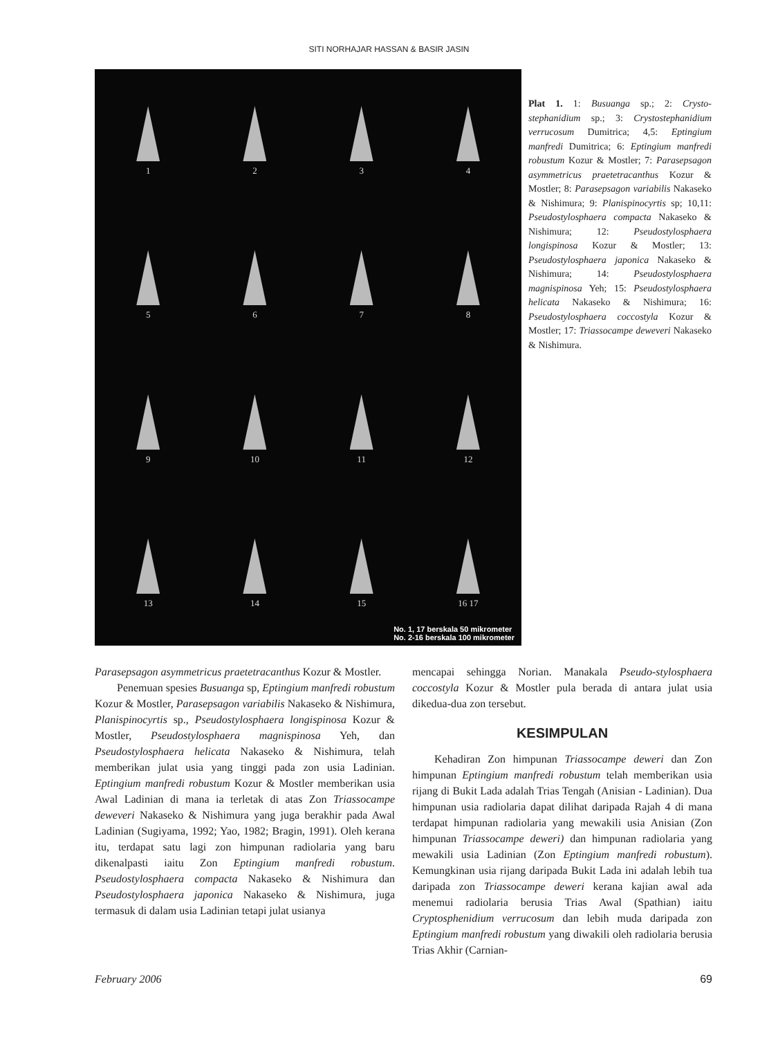SITI NORHAJAR HASSAN & BASIR JASIN
1
2
3
4
5
6
7
8
9
10
11
12
13
14
15
16 17
No. 1, 17 berskala 50 mikrometer
No. 2-16 berskala 100 mikrometer
Plat 1. 1: Busuanga sp.; 2: Crysto-stephanidium sp.; 3: Crystostephanidium verrucosum Dumitrica; 4,5: Eptingium manfredi Dumitrica; 6: Eptingium manfredi robustum Kozur & Mostler; 7: Parasepsagon asymmetricus praetetracanthus Kozur & Mostler; 8: Parasepsagon variabilis Nakaseko & Nishimura; 9: Planispinocyrtis sp; 10,11: Pseudostylosphaera compacta Nakaseko & Nishimura; 12: Pseudostylosphaera longispinosa Kozur & Mostler; 13: Pseudostylosphaera japonica Nakaseko & Nishimura; 14: Pseudostylosphaera magnispinosa Yeh; 15: Pseudostylosphaera helicata Nakaseko & Nishimura; 16: Pseudostylosphaera coccostyla Kozur & Mostler; 17: Triassocampe deweveri Nakaseko & Nishimura.
Parasepsagon asymmetricus praetetracanthus Kozur & Mostler.
Penemuan spesies Busuanga sp, Eptingium manfredi robustum Kozur & Mostler, Parasepsagon variabilis Nakaseko & Nishimura, Planispinocyrtis sp., Pseudostylosphaera longispinosa Kozur & Mostler, Pseudostylosphaera magnispinosa Yeh, dan Pseudostylosphaera helicata Nakaseko & Nishimura, telah memberikan julat usia yang tinggi pada zon usia Ladinian. Eptingium manfredi robustum Kozur & Mostler memberikan usia Awal Ladinian di mana ia terletak di atas Zon Triassocampe deweveri Nakaseko & Nishimura yang juga berakhir pada Awal Ladinian (Sugiyama, 1992; Yao, 1982; Bragin, 1991). Oleh kerana itu, terdapat satu lagi zon himpunan radiolaria yang baru dikenalpasti iaitu Zon Eptingium manfredi robustum. Pseudostylosphaera compacta Nakaseko & Nishimura dan Pseudostylosphaera japonica Nakaseko & Nishimura, juga termasuk di dalam usia Ladinian tetapi julat usianya
mencapai sehingga Norian. Manakala Pseudo-stylosphaera coccostyla Kozur & Mostler pula berada di antara julat usia dikedua-dua zon tersebut.
KESIMPULAN
Kehadiran Zon himpunan Triassocampe deweri dan Zon himpunan Eptingium manfredi robustum telah memberikan usia rijang di Bukit Lada adalah Trias Tengah (Anisian - Ladinian). Dua himpunan usia radiolaria dapat dilihat daripada Rajah 4 di mana terdapat himpunan radiolaria yang mewakili usia Anisian (Zon himpunan Triassocampe deweri) dan himpunan radiolaria yang mewakili usia Ladinian (Zon Eptingium manfredi robustum). Kemungkinan usia rijang daripada Bukit Lada ini adalah lebih tua daripada zon Triassocampe deweri kerana kajian awal ada menemui radiolaria berusia Trias Awal (Spathian) iaitu Cryptosphenidium verrucosum dan lebih muda daripada zon Eptingium manfredi robustum yang diwakili oleh radiolaria berusia Trias Akhir (Carnian-
February 2006 69